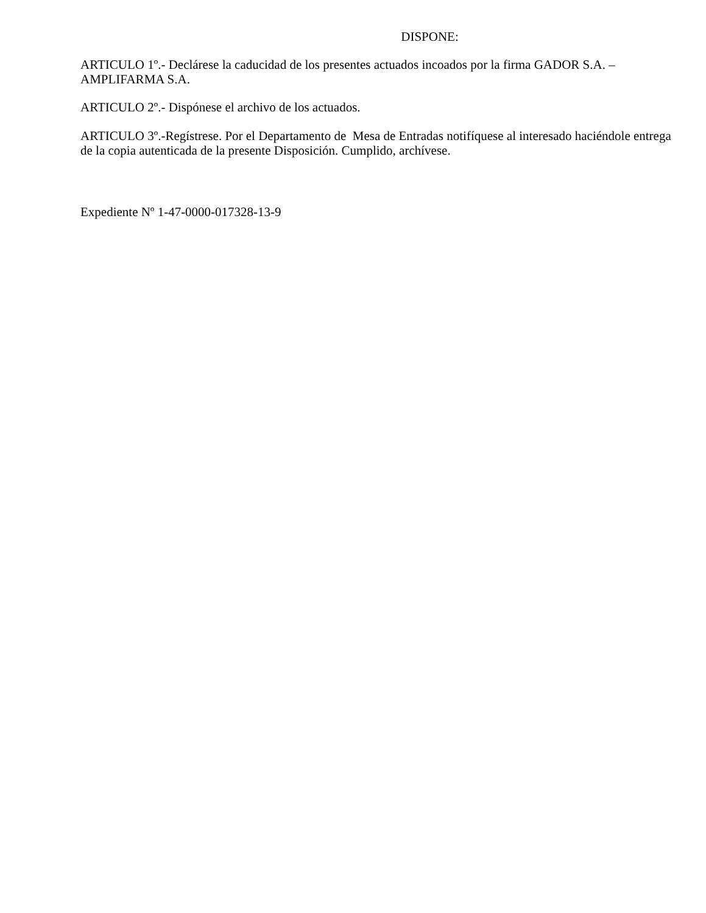DISPONE:
ARTICULO 1º.- Declárese la caducidad de los presentes actuados incoados por la firma GADOR S.A. – AMPLIFARMA S.A.
ARTICULO 2º.- Dispónese el archivo de los actuados.
ARTICULO 3º.-Regístrese. Por el Departamento de Mesa de Entradas notifíquese al interesado haciéndole entrega de la copia autenticada de la presente Disposición. Cumplido, archívese.
Expediente Nº 1-47-0000-017328-13-9